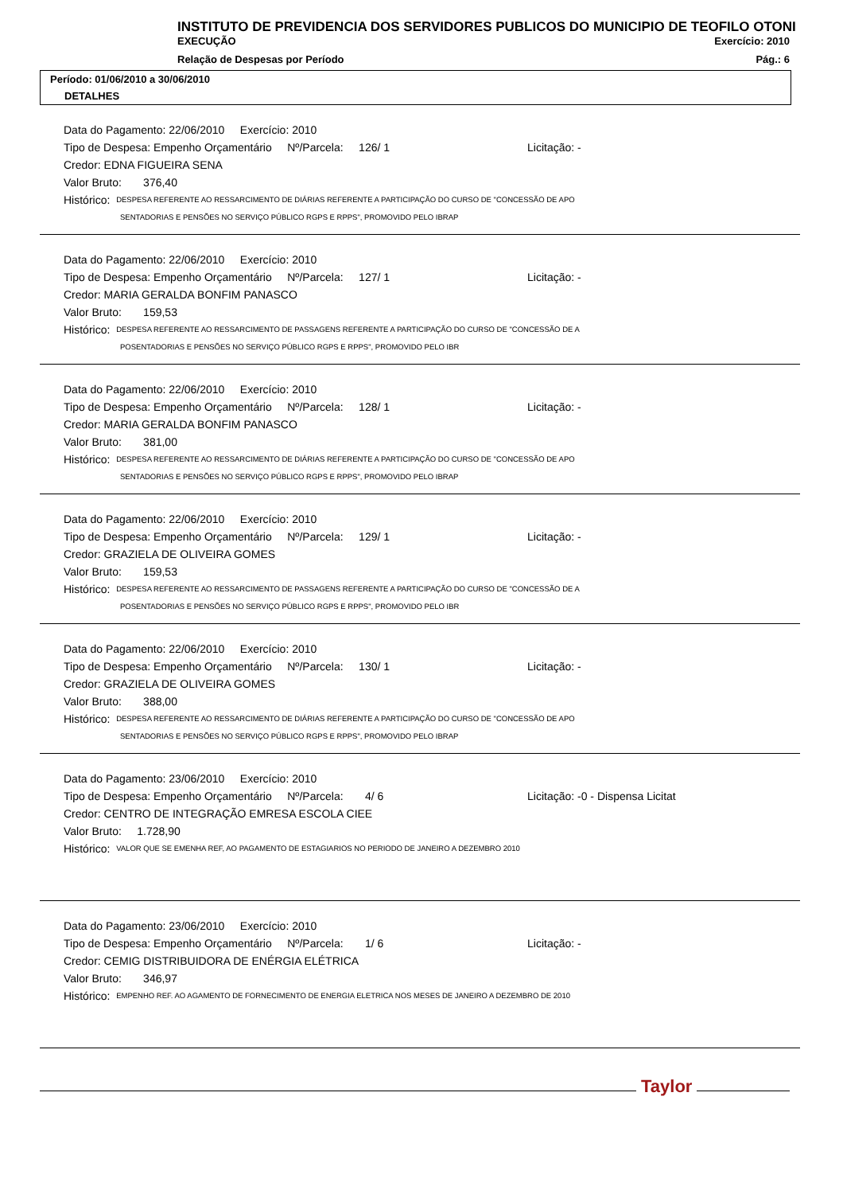INSTITUTO DE PREVIDENCIA DOS SERVIDORES PUBLICOS DO MUNICIPIO DE TEOFILO OTONI
EXECUÇÃO Exercício: 2010
Relação de Despesas por Período Pág.: 6
Período: 01/06/2010 a 30/06/2010
DETALHES
Data do Pagamento: 22/06/2010 Exercício: 2010
Tipo de Despesa: Empenho Orçamentário Nº/Parcela: 126/ 1 Licitação: -
Credor: EDNA FIGUEIRA SENA
Valor Bruto: 376,40
Histórico: DESPESA REFERENTE AO RESSARCIMENTO DE DIÁRIAS REFERENTE A PARTICIPAÇÃO DO CURSO DE "CONCESSÃO DE APO
SENTADORIAS E PENSÕES NO SERVIÇO PÚBLICO RGPS E RPPS", PROMOVIDO PELO IBRAP
Data do Pagamento: 22/06/2010 Exercício: 2010
Tipo de Despesa: Empenho Orçamentário Nº/Parcela: 127/ 1 Licitação: -
Credor: MARIA GERALDA BONFIM PANASCO
Valor Bruto: 159,53
Histórico: DESPESA REFERENTE AO RESSARCIMENTO DE PASSAGENS REFERENTE A PARTICIPAÇÃO DO CURSO DE "CONCESSÃO DE A
POSENTADORIAS E PENSÕES NO SERVIÇO PÚBLICO RGPS E RPPS", PROMOVIDO PELO IBR
Data do Pagamento: 22/06/2010 Exercício: 2010
Tipo de Despesa: Empenho Orçamentário Nº/Parcela: 128/ 1 Licitação: -
Credor: MARIA GERALDA BONFIM PANASCO
Valor Bruto: 381,00
Histórico: DESPESA REFERENTE AO RESSARCIMENTO DE DIÁRIAS REFERENTE A PARTICIPAÇÃO DO CURSO DE "CONCESSÃO DE APO
SENTADORIAS E PENSÕES NO SERVIÇO PÚBLICO RGPS E RPPS", PROMOVIDO PELO IBRAP
Data do Pagamento: 22/06/2010 Exercício: 2010
Tipo de Despesa: Empenho Orçamentário Nº/Parcela: 129/ 1 Licitação: -
Credor: GRAZIELA DE OLIVEIRA GOMES
Valor Bruto: 159,53
Histórico: DESPESA REFERENTE AO RESSARCIMENTO DE PASSAGENS REFERENTE A PARTICIPAÇÃO DO CURSO DE "CONCESSÃO DE A
POSENTADORIAS E PENSÕES NO SERVIÇO PÚBLICO RGPS E RPPS", PROMOVIDO PELO IBR
Data do Pagamento: 22/06/2010 Exercício: 2010
Tipo de Despesa: Empenho Orçamentário Nº/Parcela: 130/ 1 Licitação: -
Credor: GRAZIELA DE OLIVEIRA GOMES
Valor Bruto: 388,00
Histórico: DESPESA REFERENTE AO RESSARCIMENTO DE DIÁRIAS REFERENTE A PARTICIPAÇÃO DO CURSO DE "CONCESSÃO DE APO
SENTADORIAS E PENSÕES NO SERVIÇO PÚBLICO RGPS E RPPS", PROMOVIDO PELO IBRAP
Data do Pagamento: 23/06/2010 Exercício: 2010
Tipo de Despesa: Empenho Orçamentário Nº/Parcela: 4/ 6 Licitação: -0 - Dispensa Licitat
Credor: CENTRO DE INTEGRAÇÃO EMRESA ESCOLA CIEE
Valor Bruto: 1.728,90
Histórico: VALOR QUE SE EMENHA REF, AO PAGAMENTO DE ESTAGIARIOS NO PERIODO DE JANEIRO A DEZEMBRO 2010
Data do Pagamento: 23/06/2010 Exercício: 2010
Tipo de Despesa: Empenho Orçamentário Nº/Parcela: 1/ 6 Licitação: -
Credor: CEMIG DISTRIBUIDORA DE ENÉRGIA ELÉTRICA
Valor Bruto: 346,97
Histórico: EMPENHO REF. AO AGAMENTO DE FORNECIMENTO DE ENERGIA ELETRICA NOS MESES DE JANEIRO A DEZEMBRO DE 2010
Taylor